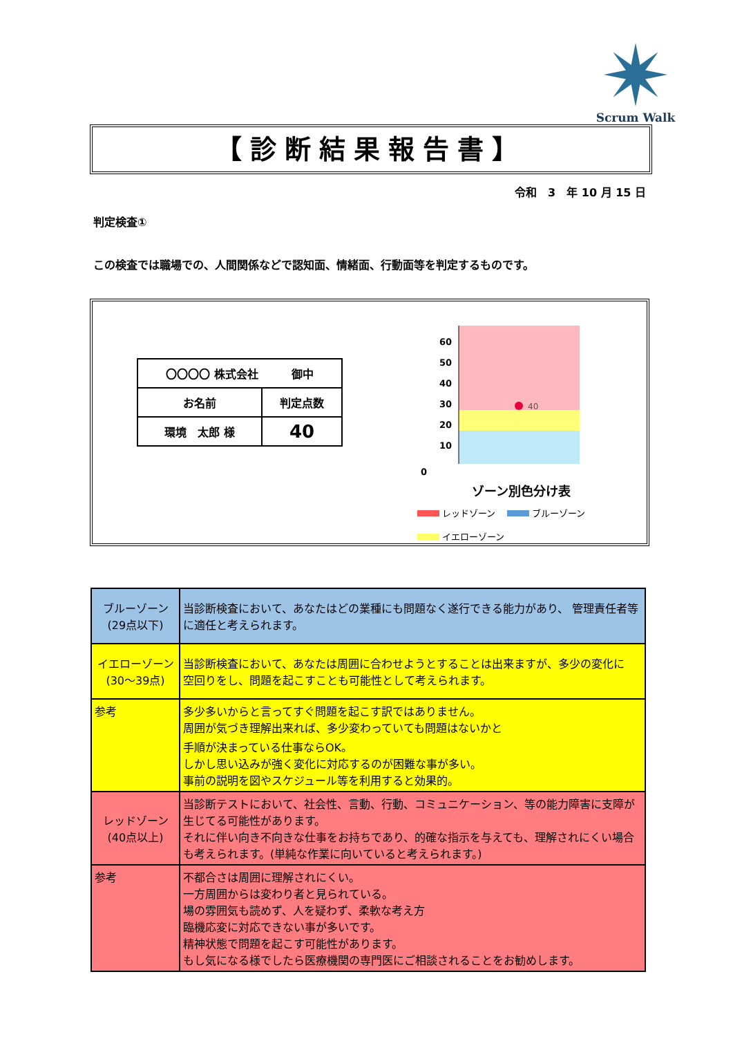Scrum Walk
【診断結果報告書】
令和　3　年 10 月 15 日
判定検査①
この検査では職場での、人間関係などで認知面、情緒面、行動面等を判定するものです。
| 〇〇〇〇 株式会社 御中 | |
| お名前 | 判定点数 |
| 環境 太郎 様 | 40 |
60
50
40
30
20
10
40
0
ゾーン別色分け表
レッドゾーン　 ブルーゾーン
イエローゾーン
| ブルーゾーン (29点以下) | 当診断検査において、あなたはどの業種にも問題なく遂行できる能力があり、 管理責任者等に適任と考えられます。 |
| イエローゾーン (30～39点) | 当診断検査において、あなたは周囲に合わせようとすることは出来ますが、多少の変化に 空回りをし、問題を起こすことも可能性として考えられます。 |
| 参考 | 多少多いからと言ってすぐ問題を起こす訳ではありません。 周囲が気づき理解出来れば、多少変わっていても問題はないかと 手順が決まっている仕事ならOK。 しかし思い込みが強く変化に対応するのが困難な事が多い。 事前の説明を図やスケジュール等を利用すると効果的。 |
| レッドゾーン (40点以上) | 当診断テストにおいて、社会性、言動、行動、コミュニケーション、等の能力障害に支障が生じてる可能性があります。 それに伴い向き不向きな仕事をお持ちであり、的確な指示を与えても、理解されにくい場合も考えられます。(単純な作業に向いていると考えられます。) |
| 参考 | 不都合さは周囲に理解されにくい。 一方周囲からは変わり者と見られている。 場の雰囲気も読めず、人を疑わず、柔軟な考え方 臨機応変に対応できない事が多いです。 精神状態で問題を起こす可能性があります。 もし気になる様でしたら医療機関の専門医にご相談されることをお勧めします。 |